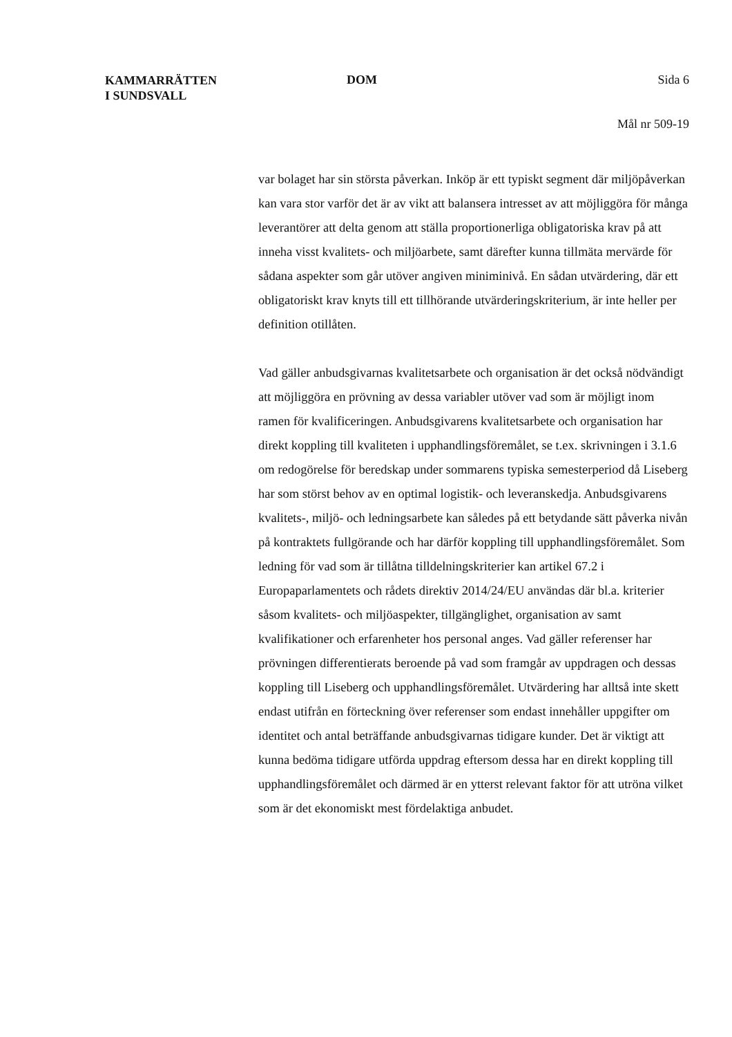KAMMARRÄTTEN
I SUNDSVALL
DOM Sida 6
Mål nr 509-19
var bolaget har sin största påverkan. Inköp är ett typiskt segment där miljöpåverkan kan vara stor varför det är av vikt att balansera intresset av att möjliggöra för många leverantörer att delta genom att ställa proportionerliga obligatoriska krav på att inneha visst kvalitets- och miljöarbete, samt därefter kunna tillmäta mervärde för sådana aspekter som går utöver angiven miniminivå. En sådan utvärdering, där ett obligatoriskt krav knyts till ett tillhörande utvärderingskriterium, är inte heller per definition otillåten.
Vad gäller anbudsgivarnas kvalitetsarbete och organisation är det också nödvändigt att möjliggöra en prövning av dessa variabler utöver vad som är möjligt inom ramen för kvalificeringen. Anbudsgivarens kvalitetsarbete och organisation har direkt koppling till kvaliteten i upphandlingsföremålet, se t.ex. skrivningen i 3.1.6 om redogörelse för beredskap under sommarens typiska semesterperiod då Liseberg har som störst behov av en optimal logistik- och leveranskedja. Anbudsgivarens kvalitets-, miljö- och ledningsarbete kan således på ett betydande sätt påverka nivån på kontraktets fullgörande och har därför koppling till upphandlingsföremålet. Som ledning för vad som är tillåtna tilldelningskriterier kan artikel 67.2 i Europaparlamentets och rådets direktiv 2014/24/EU användas där bl.a. kriterier såsom kvalitets- och miljöaspekter, tillgänglighet, organisation av samt kvalifikationer och erfarenheter hos personal anges. Vad gäller referenser har prövningen differentierats beroende på vad som framgår av uppdragen och dessas koppling till Liseberg och upphandlingsföremålet. Utvärdering har alltså inte skett endast utifrån en förteckning över referenser som endast innehåller uppgifter om identitet och antal beträffande anbudsgivarnas tidigare kunder. Det är viktigt att kunna bedöma tidigare utförda uppdrag eftersom dessa har en direkt koppling till upphandlingsföremålet och därmed är en ytterst relevant faktor för att utröna vilket som är det ekonomiskt mest fördelaktiga anbudet.